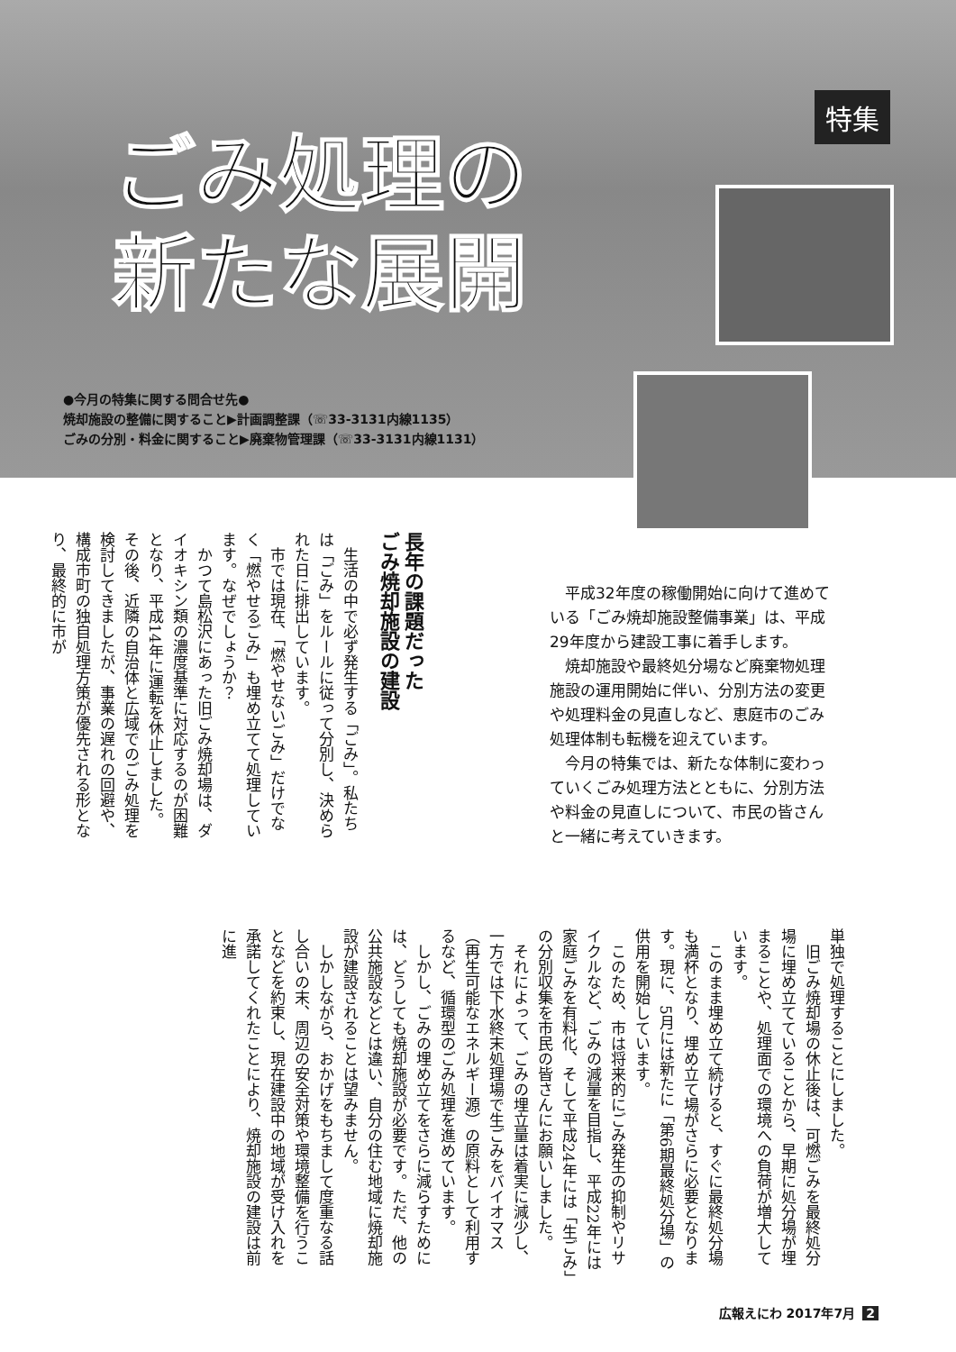特集
ごみ処理の
新たな展開
●今月の特集に関する問合せ先●
焼却施設の整備に関すること▶計画調整課（☏33-3131内線1135）
ごみの分別・料金に関すること▶廃棄物管理課（☏33-3131内線1131）
平成32年度の稼働開始に向けて進めている「ごみ焼却施設整備事業」は、平成29年度から建設工事に着手します。
焼却施設や最終処分場など廃棄物処理施設の運用開始に伴い、分別方法の変更や処理料金の見直しなど、恵庭市のごみ処理体制も転機を迎えています。
今月の特集では、新たな体制に変わっていくごみ処理方法とともに、分別方法や料金の見直しについて、市民の皆さんと一緒に考えていきます。
長年の課題だった
ごみ焼却施設の建設
生活の中で必ず発生する「ごみ」。私たちは「ごみ」をルールに従って分別し、決められた日に排出しています。
市では現在、「燃やせないごみ」だけでなく「燃やせるごみ」も埋め立てて処理しています。なぜでしょうか？
かつて島松沢にあった旧ごみ焼却場は、ダイオキシン類の濃度基準に対応するのが困難となり、平成14年に運転を休止しました。その後、近隣の自治体と広域でのごみ処理を検討してきましたが、事業の遅れの回避や、構成市町の独自処理方策が優先される形となり、最終的に市が
単独で処理することにしました。
旧ごみ焼却場の休止後は、可燃ごみを最終処分場に埋め立てていることから、早期に処分場が埋まることや、処理面での環境への負荷が増大しています。
このまま埋め立て続けると、すぐに最終処分場も満杯となり、埋め立て場がさらに必要となります。現に、5月には新たに「第6期最終処分場」の供用を開始しています。
このため、市は将来的にごみ発生の抑制やリサイクルなど、ごみの減量を目指し、平成22年には家庭ごみを有料化、そして平成24年には「生ごみ」の分別収集を市民の皆さんにお願いしました。
それによって、ごみの埋立量は着実に減少し、一方では下水終末処理場で生ごみをバイオマス（再生可能なエネルギー源）の原料として利用するなど、循環型のごみ処理を進めています。
しかし、ごみの埋め立てをさらに減らすためには、どうしても焼却施設が必要です。ただ、他の公共施設などとは違い、自分の住む地域に焼却施設が建設されることは望みません。
しかしながら、おかげをもちまして度重なる話し合いの末、周辺の安全対策や環境整備を行うことなどを約束し、現在建設中の地域が受け入れを承諾してくれたことにより、焼却施設の建設は前に進
広報えにわ 2017年7月 2